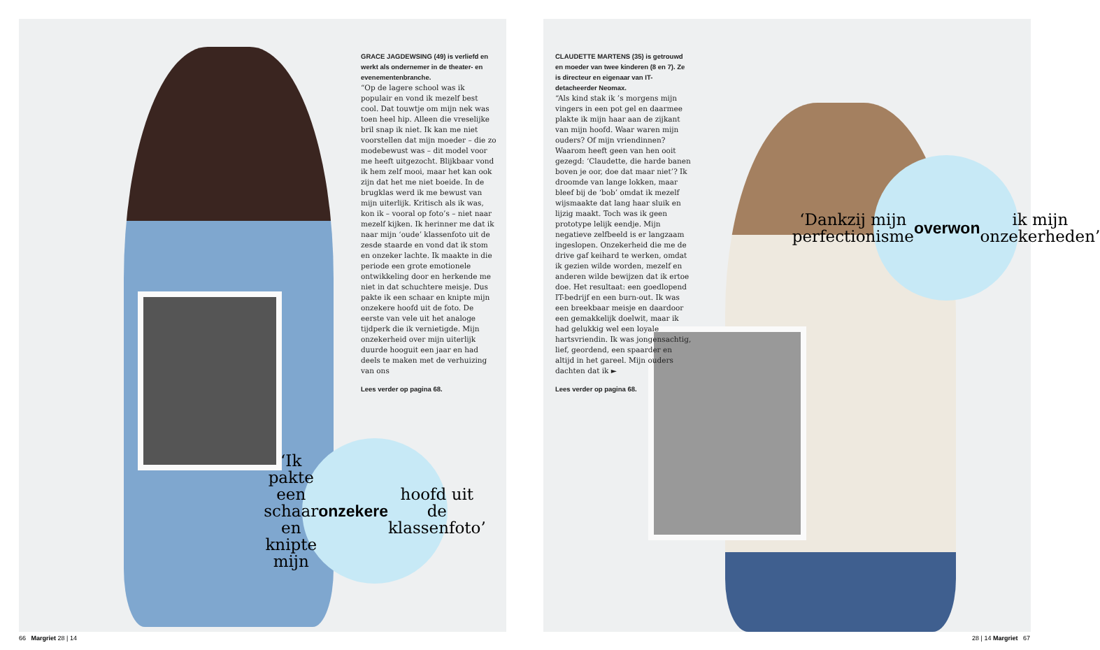GRACE JAGDEWSING (49) is verliefd en werkt als ondernemer in de theater- en evenementenbranche.
“Op de lagere school was ik populair en vond ik mezelf best cool. Dat touwtje om mijn nek was toen heel hip. Alleen die vreselijke bril snap ik niet. Ik kan me niet voorstellen dat mijn moeder – die zo modebewust was – dit model voor me heeft uitgezocht. Blijkbaar vond ik hem zelf mooi, maar het kan ook zijn dat het me niet boeide. In de brugklas werd ik me bewust van mijn uiterlijk. Kritisch als ik was, kon ik – vooral op foto’s – niet naar mezelf kijken. Ik herinner me dat ik naar mijn ‘oude’ klassenfoto uit de zesde staarde en vond dat ik stom en onzeker lachte. Ik maakte in die periode een grote emotionele ontwikkeling door en herkende me niet in dat schuchtere meisje. Dus pakte ik een schaar en knipte mijn onzekere hoofd uit de foto. De eerste van vele uit het analoge tijdperk die ik vernietigde. Mijn onzekerheid over mijn uiterlijk duurde hooguit een jaar en had deels te maken met de verhuizing van ons
Lees verder op pagina 68.
‘Ik pakte een schaar en knipte mijn onzekere hoofd uit de klassenfoto’
CLAUDETTE MARTENS (35) is getrouwd en moeder van twee kinderen (8 en 7). Ze is directeur en eigenaar van IT-detacheerder Neomax.
“Als kind stak ik ’s morgens mijn vingers in een pot gel en daarmee plakte ik mijn haar aan de zijkant van mijn hoofd. Waar waren mijn ouders? Of mijn vriendinnen? Waarom heeft geen van hen ooit gezegd: ‘Claudette, die harde banen boven je oor, doe dat maar niet’? Ik droomde van lange lokken, maar bleef bij de ‘bob’ omdat ik mezelf wijsmaakte dat lang haar sluik en lijzig maakt. Toch was ik geen prototype lelijk eendje. Mijn negatieve zelfbeeld is er langzaam ingeslopen. Onzekerheid die me de drive gaf keihard te werken, omdat ik gezien wilde worden, mezelf en anderen wilde bewijzen dat ik ertoe doe. Het resultaat: een goedlopend IT-bedrijf en een burn-out. Ik was een breekbaar meisje en daardoor een gemakkelijk doelwit, maar ik had gelukkig wel een loyale hartsvriendin. Ik was jongensachtig, lief, geordend, een spaarder en altijd in het gareel. Mijn ouders dachten dat ik ►
Lees verder op pagina 68.
‘Dankzij mijn perfectionisme overwon ik mijn onzekerheden’
66 Margriet 28 | 14 28 | 14 Margriet 67